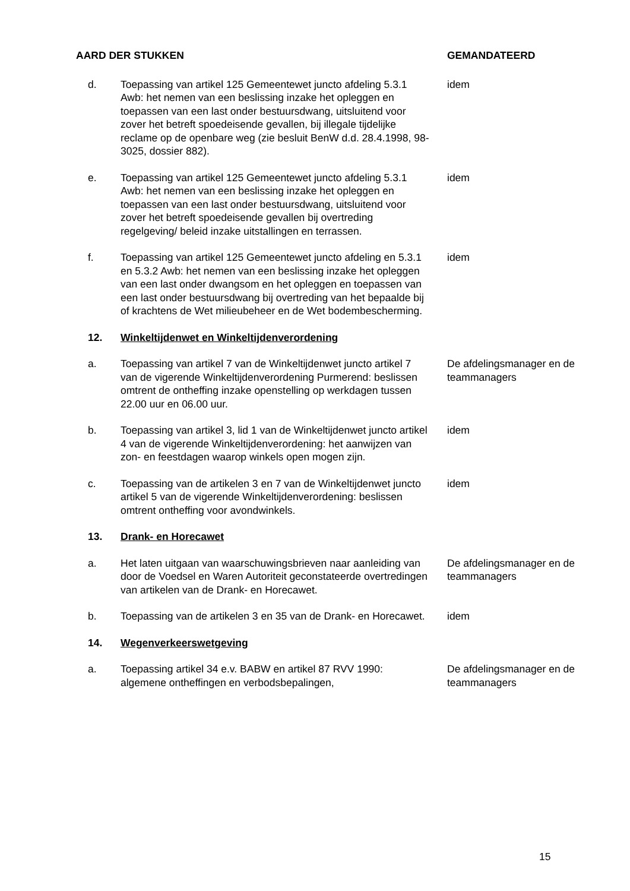| AARD DER STUKKEN | | GEMANDATEERD |
| --- | --- | --- |
| d. | Toepassing van artikel 125 Gemeentewet juncto afdeling 5.3.1 Awb: het nemen van een beslissing inzake het opleggen en toepassen van een last onder bestuursdwang, uitsluitend voor zover het betreft spoedeisende gevallen, bij illegale tijdelijke reclame op de openbare weg (zie besluit BenW d.d. 28.4.1998, 98-3025, dossier 882). | idem |
| e. | Toepassing van artikel 125 Gemeentewet juncto afdeling 5.3.1 Awb: het nemen van een beslissing inzake het opleggen en toepassen van een last onder bestuursdwang, uitsluitend voor zover het betreft spoedeisende gevallen bij overtreding regelgeving/ beleid inzake uitstallingen en terrassen. | idem |
| f. | Toepassing van artikel 125 Gemeentewet juncto afdeling en 5.3.1 en 5.3.2 Awb: het nemen van een beslissing inzake het opleggen van een last onder dwangsom en het opleggen en toepassen van een last onder bestuursdwang bij overtreding van het bepaalde bij of krachtens de Wet milieubeheer en de Wet bodembescherming. | idem |
| 12. | Winkeltijdenwet en Winkeltijdenverordening | |
| a. | Toepassing van artikel 7 van de Winkeltijdenwet juncto artikel 7 van de vigerende Winkeltijdenverordening Purmerend: beslissen omtrent de ontheffing inzake openstelling op werkdagen tussen 22.00 uur en 06.00 uur. | De afdelingsmanager en de teammanagers |
| b. | Toepassing van artikel 3, lid 1 van de Winkeltijdenwet juncto artikel 4 van de vigerende Winkeltijdenverordening: het aanwijzen van zon- en feestdagen waarop winkels open mogen zijn. | idem |
| c. | Toepassing van de artikelen 3 en 7 van de Winkeltijdenwet juncto artikel 5 van de vigerende Winkeltijdenverordening: beslissen omtrent ontheffing voor avondwinkels. | idem |
| 13. | Drank- en Horecawet | |
| a. | Het laten uitgaan van waarschuwingsbrieven naar aanleiding van door de Voedsel en Waren Autoriteit geconstateerde overtredingen van artikelen van de Drank- en Horecawet. | De afdelingsmanager en de teammanagers |
| b. | Toepassing van de artikelen 3 en 35 van de Drank- en Horecawet. | idem |
| 14. | Wegenverkeerswetgeving | |
| a. | Toepassing artikel 34 e.v. BABW en artikel 87 RVV 1990: algemene ontheffingen en verbodsbepalingen, | De afdelingsmanager en de teammanagers |
15